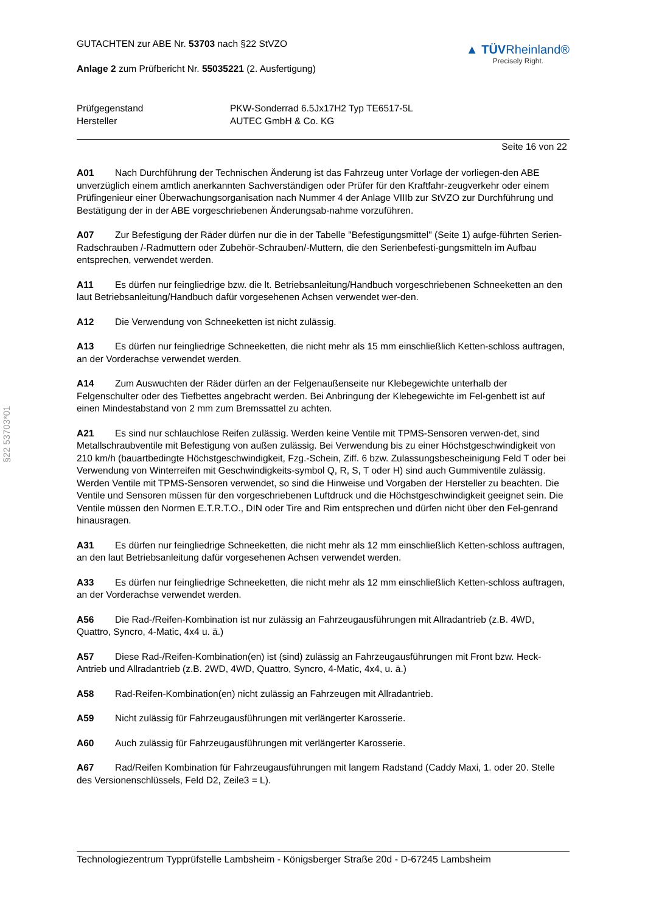GUTACHTEN zur ABE Nr. 53703 nach §22 StVZO
Anlage 2 zum Prüfbericht Nr. 55035221 (2. Ausfertigung)
▲ TÜVRheinland®
Precisely Right.
Prüfgegenstand
PKW-Sonderrad 6.5Jx17H2 Typ TE6517-5L
Hersteller
AUTEC GmbH & Co. KG
Seite 16 von 22
A01 Nach Durchführung der Technischen Änderung ist das Fahrzeug unter Vorlage der vorliegen-den ABE unverzüglich einem amtlich anerkannten Sachverständigen oder Prüfer für den Kraftfahr-zeugverkehr oder einem Prüfingenieur einer Überwachungsorganisation nach Nummer 4 der Anlage VIIIb zur StVZO zur Durchführung und Bestätigung der in der ABE vorgeschriebenen Änderungsab-nahme vorzuführen.
A07 Zur Befestigung der Räder dürfen nur die in der Tabelle "Befestigungsmittel" (Seite 1) aufge-führten Serien-Radschrauben /-Radmuttern oder Zubehör-Schrauben/-Muttern, die den Serienbefesti-gungsmitteln im Aufbau entsprechen, verwendet werden.
A11 Es dürfen nur feingliedrige bzw. die lt. Betriebsanleitung/Handbuch vorgeschriebenen Schneeketten an den laut Betriebsanleitung/Handbuch dafür vorgesehenen Achsen verwendet wer-den.
A12 Die Verwendung von Schneeketten ist nicht zulässig.
A13 Es dürfen nur feingliedrige Schneeketten, die nicht mehr als 15 mm einschließlich Ketten-schloss auftragen, an der Vorderachse verwendet werden.
A14 Zum Auswuchten der Räder dürfen an der Felgenaußenseite nur Klebegewichte unterhalb der Felgenschulter oder des Tiefbettes angebracht werden. Bei Anbringung der Klebegewichte im Fel-genbett ist auf einen Mindestabstand von 2 mm zum Bremssattel zu achten.
A21 Es sind nur schlauchlose Reifen zulässig. Werden keine Ventile mit TPMS-Sensoren verwen-det, sind Metallschraubventile mit Befestigung von außen zulässig. Bei Verwendung bis zu einer Höchstgeschwindigkeit von 210 km/h (bauartbedingte Höchstgeschwindigkeit, Fzg.-Schein, Ziff. 6 bzw. Zulassungsbescheinigung Feld T oder bei Verwendung von Winterreifen mit Geschwindigkeits-symbol Q, R, S, T oder H) sind auch Gummiventile zulässig. Werden Ventile mit TPMS-Sensoren verwendet, so sind die Hinweise und Vorgaben der Hersteller zu beachten. Die Ventile und Sensoren müssen für den vorgeschriebenen Luftdruck und die Höchstgeschwindigkeit geeignet sein. Die Ventile müssen den Normen E.T.R.T.O., DIN oder Tire and Rim entsprechen und dürfen nicht über den Fel-genrand hinausragen.
A31 Es dürfen nur feingliedrige Schneeketten, die nicht mehr als 12 mm einschließlich Ketten-schloss auftragen, an den laut Betriebsanleitung dafür vorgesehenen Achsen verwendet werden.
A33 Es dürfen nur feingliedrige Schneeketten, die nicht mehr als 12 mm einschließlich Ketten-schloss auftragen, an der Vorderachse verwendet werden.
A56 Die Rad-/Reifen-Kombination ist nur zulässig an Fahrzeugausführungen mit Allradantrieb (z.B. 4WD, Quattro, Syncro, 4-Matic, 4x4 u. ä.)
A57 Diese Rad-/Reifen-Kombination(en) ist (sind) zulässig an Fahrzeugausführungen mit Front bzw. Heck-Antrieb und Allradantrieb (z.B. 2WD, 4WD, Quattro, Syncro, 4-Matic, 4x4, u. ä.)
A58 Rad-Reifen-Kombination(en) nicht zulässig an Fahrzeugen mit Allradantrieb.
A59 Nicht zulässig für Fahrzeugausführungen mit verlängerter Karosserie.
A60 Auch zulässig für Fahrzeugausführungen mit verlängerter Karosserie.
A67 Rad/Reifen Kombination für Fahrzeugausführungen mit langem Radstand (Caddy Maxi, 1. oder 20. Stelle des Versionenschlüssels, Feld D2, Zeile3 = L).
§22 53703*01
Technologiezentrum Typprüfstelle Lambsheim - Königsberger Straße 20d - D-67245 Lambsheim